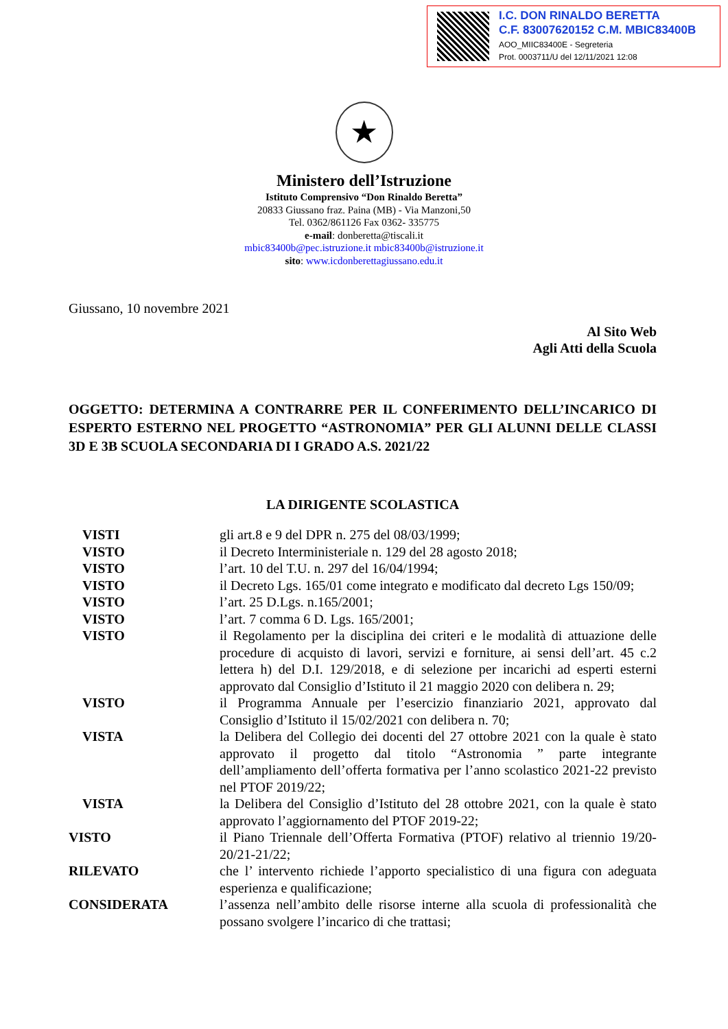I.C. DON RINALDO BERETTA
C.F. 83007620152 C.M. MBIC83400B
AOO_MIIC83400E - Segreteria
Prot. 0003711/U del 12/11/2021 12:08
★
Ministero dell’Istruzione
Istituto Comprensivo “Don Rinaldo Beretta”
20833 Giussano fraz. Paina (MB) - Via Manzoni,50
Tel. 0362/861126 Fax 0362- 335775
e-mail: donberetta@tiscali.it
mbic83400b@pec.istruzione.it mbic83400b@istruzione.it
sito: www.icdonberettagiussano.edu.it
Giussano, 10 novembre 2021
Al Sito Web
Agli Atti della Scuola
OGGETTO: DETERMINA A CONTRARRE PER IL CONFERIMENTO DELL’INCARICO DI ESPERTO ESTERNO NEL PROGETTO “ASTRONOMIA” PER GLI ALUNNI DELLE CLASSI 3D E 3B SCUOLA SECONDARIA DI I GRADO A.S. 2021/22
LA DIRIGENTE SCOLASTICA
VISTI gli art.8 e 9 del DPR n. 275 del 08/03/1999;
VISTO il Decreto Interministeriale n. 129 del 28 agosto 2018;
VISTO l’art. 10 del T.U. n. 297 del 16/04/1994;
VISTO il Decreto Lgs. 165/01 come integrato e modificato dal decreto Lgs 150/09;
VISTO l’art. 25 D.Lgs. n.165/2001;
VISTO l’art. 7 comma 6 D. Lgs. 165/2001;
VISTO il Regolamento per la disciplina dei criteri e le modalità di attuazione delle procedure di acquisto di lavori, servizi e forniture, ai sensi dell’art. 45 c.2 lettera h) del D.I. 129/2018, e di selezione per incarichi ad esperti esterni approvato dal Consiglio d’Istituto il 21 maggio 2020 con delibera n. 29;
VISTO il Programma Annuale per l’esercizio finanziario 2021, approvato dal Consiglio d’Istituto il 15/02/2021 con delibera n. 70;
VISTA la Delibera del Collegio dei docenti del 27 ottobre 2021 con la quale è stato approvato il progetto dal titolo “Astronomia ” parte integrante dell’ampliamento dell’offerta formativa per l’anno scolastico 2021-22 previsto nel PTOF 2019/22;
VISTA la Delibera del Consiglio d’Istituto del 28 ottobre 2021, con la quale è stato approvato l’aggiornamento del PTOF 2019-22;
VISTO il Piano Triennale dell’Offerta Formativa (PTOF) relativo al triennio 19/20-20/21-21/22;
RILEVATO che l’ intervento richiede l’apporto specialistico di una figura con adeguata esperienza e qualificazione;
CONSIDERATA l’assenza nell’ambito delle risorse interne alla scuola di professionalità che possano svolgere l’incarico di che trattasi;